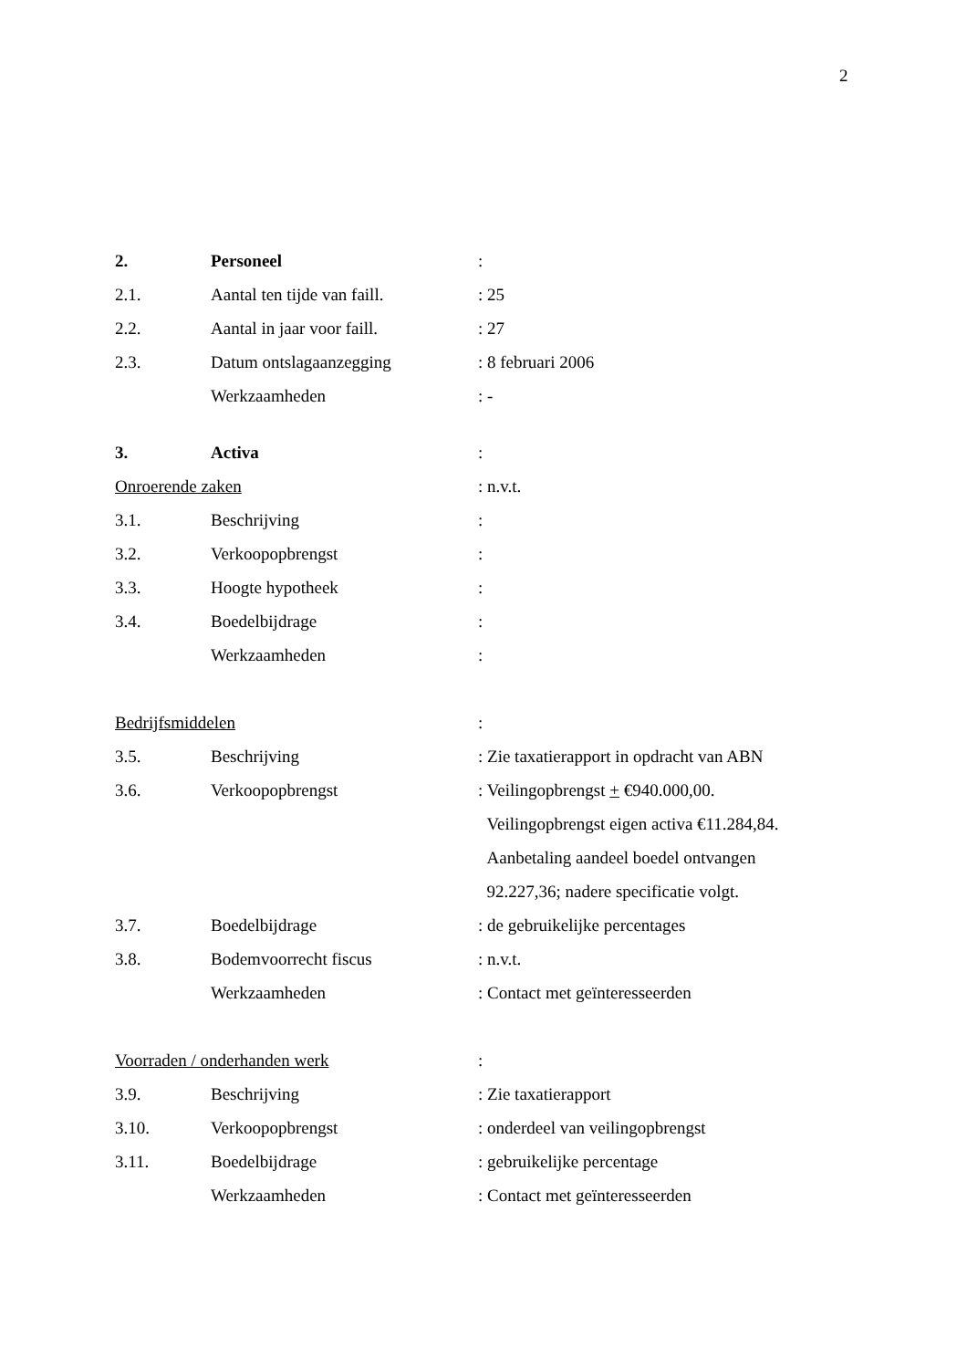2
| 2. | Personeel | : |
| 2.1. | Aantal ten tijde van faill. | : 25 |
| 2.2. | Aantal in jaar voor faill. | : 27 |
| 2.3. | Datum ontslagaanzegging | : 8 februari 2006 |
| | Werkzaamheden | : - |
| 3. | Activa | : |
| Onroerende zaken | | : n.v.t. |
| 3.1. | Beschrijving | : |
| 3.2. | Verkoopopbrengst | : |
| 3.3. | Hoogte hypotheek | : |
| 3.4. | Boedelbijdrage | : |
| | Werkzaamheden | : |
| Bedrijfsmiddelen | | : |
| 3.5. | Beschrijving | : Zie taxatierapport in opdracht van ABN |
| 3.6. | Verkoopopbrengst | : Veilingopbrengst + €940.000,00. |
| | | Veilingopbrengst eigen activa €11.284,84. |
| | | Aanbetaling aandeel boedel ontvangen |
| | | 92.227,36; nadere specificatie volgt. |
| 3.7. | Boedelbijdrage | : de gebruikelijke percentages |
| 3.8. | Bodemvoorrecht fiscus | : n.v.t. |
| | Werkzaamheden | : Contact met geïnteresseerden |
| Voorraden / onderhanden werk | | : |
| 3.9. | Beschrijving | : Zie taxatierapport |
| 3.10. | Verkoopopbrengst | : onderdeel van veilingopbrengst |
| 3.11. | Boedelbijdrage | : gebruikelijke percentage |
| | Werkzaamheden | : Contact met geïnteresseerden |